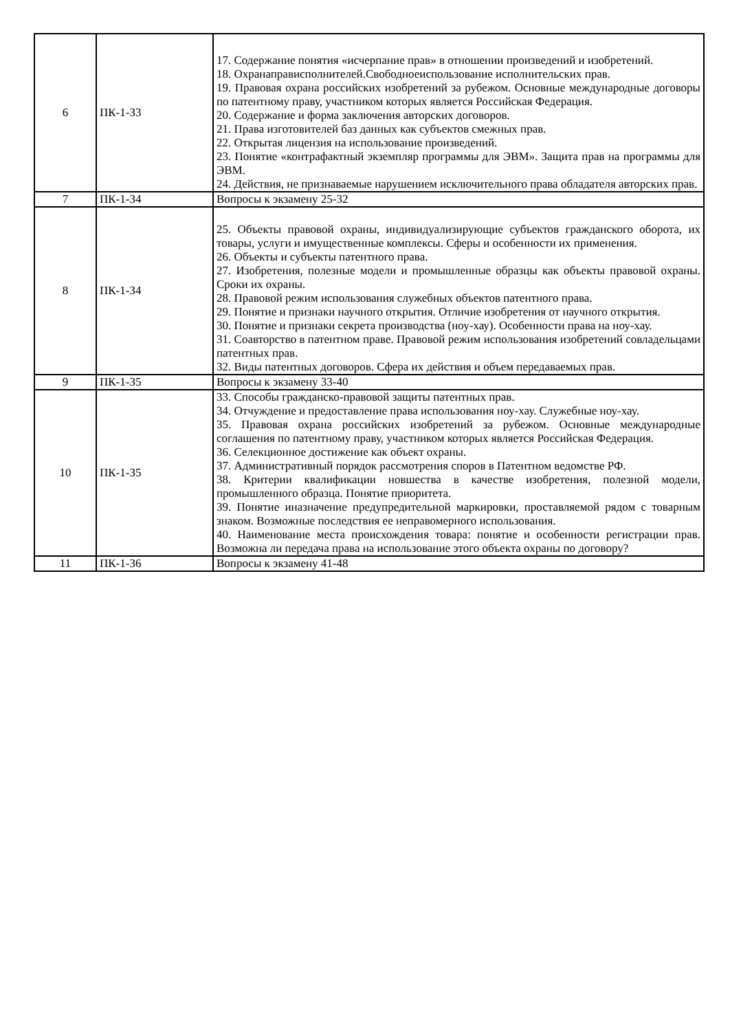| 6 | ПК-1-З3 | 17. Содержание понятия «исчерпание прав» в отношении произведений и изобретений. 18. Охранаправисполнителей.Свободноеиспользование исполнительских прав. 19. Правовая охрана российских изобретений за рубежом. Основные международные договоры по патентному праву, участником которых является Российская Федерация. 20. Содержание и форма заключения авторских договоров. 21. Права изготовителей баз данных как субъектов смежных прав. 22. Открытая лицензия на использование произведений. 23. Понятие «контрафактный экземпляр программы для ЭВМ». Защита прав на программы для ЭВМ. 24. Действия, не признаваемые нарушением исключительного права обладателя авторских прав. |
| 7 | ПК-1-З4 | Вопросы к экзамену 25-32 |
| 8 | ПК-1-З4 | 25. Объекты правовой охраны, индивидуализирующие субъектов гражданского оборота, их товары, услуги и имущественные комплексы. Сферы и особенности их применения. 26. Объекты и субъекты патентного права. 27. Изобретения, полезные модели и промышленные образцы как объекты правовой охраны. Сроки их охраны. 28. Правовой режим использования служебных объектов патентного права. 29. Понятие и признаки научного открытия. Отличие изобретения от научного открытия. 30. Понятие и признаки секрета производства (ноу-хау). Особенности права на ноу-хау. 31. Соавторство в патентном праве. Правовой режим использования изобретений совладельцами патентных прав. 32. Виды патентных договоров. Сфера их действия и объем передаваемых прав. |
| 9 | ПК-1-З5 | Вопросы к экзамену 33-40 |
| 10 | ПК-1-З5 | 33. Способы гражданско-правовой защиты патентных прав. 34. Отчуждение и предоставление права использования ноу-хау. Служебные ноу-хау. 35. Правовая охрана российских изобретений за рубежом. Основные международные соглашения по патентному праву, участником которых является Российская Федерация. 36. Селекционное достижение как объект охраны. 37. Административный порядок рассмотрения споров в Патентном ведомстве РФ. 38. Критерии квалификации новшества в качестве изобретения, полезной модели, промышленного образца. Понятие приоритета. 39. Понятие иназначение предупредительной маркировки, проставляемой рядом с товарным знаком. Возможные последствия ее неправомерного использования. 40. Наименование места происхождения товара: понятие и особенности регистрации прав. Возможна ли передача права на использование этого объекта охраны по договору? |
| 11 | ПК-1-З6 | Вопросы к экзамену 41-48 |